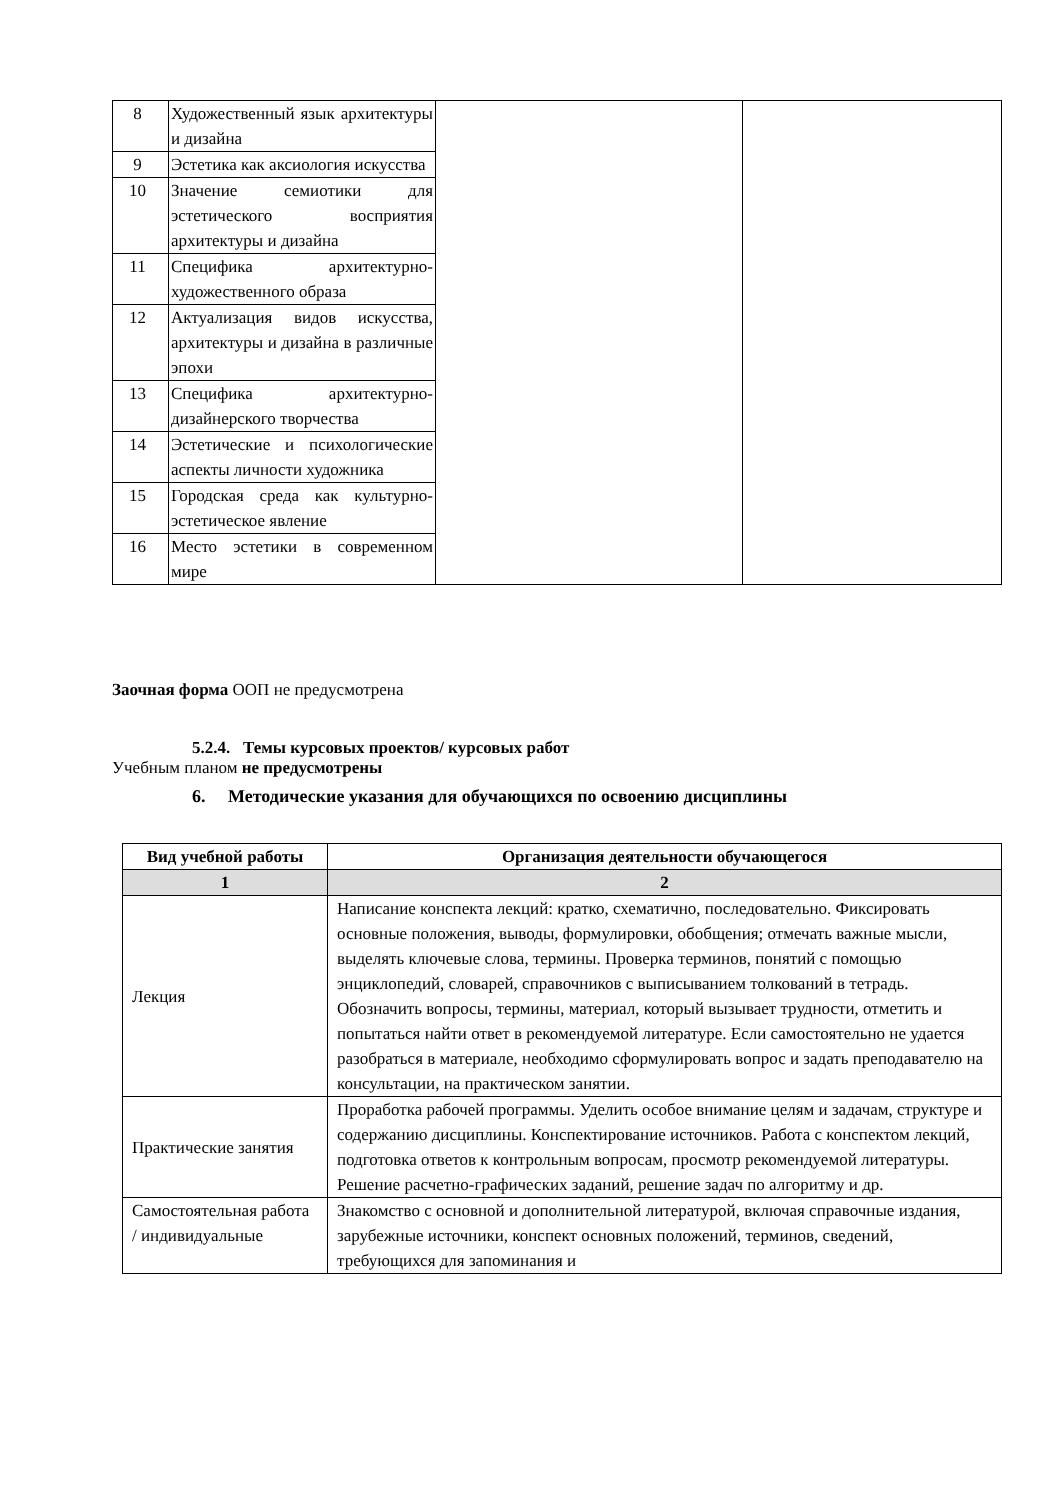| 8 | Художественный язык архитектуры и дизайна | | |
| 9 | Эстетика как аксиология искусства | | |
| 10 | Значение семиотики для эстетического восприятия архитектуры и дизайна | | |
| 11 | Специфика архитектурно-художественного образа | | |
| 12 | Актуализация видов искусства, архитектуры и дизайна в различные эпохи | | |
| 13 | Специфика архитектурно-дизайнерского творчества | | |
| 14 | Эстетические и психологические аспекты личности художника | | |
| 15 | Городская среда как культурно-эстетическое явление | | |
| 16 | Место эстетики в современном мире | | |
Заочная форма ООП не предусмотрена
5.2.4. Темы курсовых проектов/ курсовых работ
Учебным планом не предусмотрены
6. Методические указания для обучающихся по освоению дисциплины
| Вид учебной работы | Организация деятельности обучающегося |
| --- | --- |
| 1 | 2 |
| Лекция | Написание конспекта лекций: кратко, схематично, последовательно. Фиксировать основные положения, выводы, формулировки, обобщения; отмечать важные мысли, выделять ключевые слова, термины. Проверка терминов, понятий с помощью энциклопедий, словарей, справочников с выписыванием толкований в тетрадь. Обозначить вопросы, термины, материал, который вызывает трудности, отметить и попытаться найти ответ в рекомендуемой литературе. Если самостоятельно не удается разобраться в материале, необходимо сформулировать вопрос и задать преподавателю на консультации, на практическом занятии. |
| Практические занятия | Проработка рабочей программы. Уделить особое внимание целям и задачам, структуре и содержанию дисциплины. Конспектирование источников. Работа с конспектом лекций, подготовка ответов к контрольным вопросам, просмотр рекомендуемой литературы. Решение расчетно-графических заданий, решение задач по алгоритму и др. |
| Самостоятельная работа / индивидуальные | Знакомство с основной и дополнительной литературой, включая справочные издания, зарубежные источники, конспект основных положений, терминов, сведений, требующихся для запоминания и |